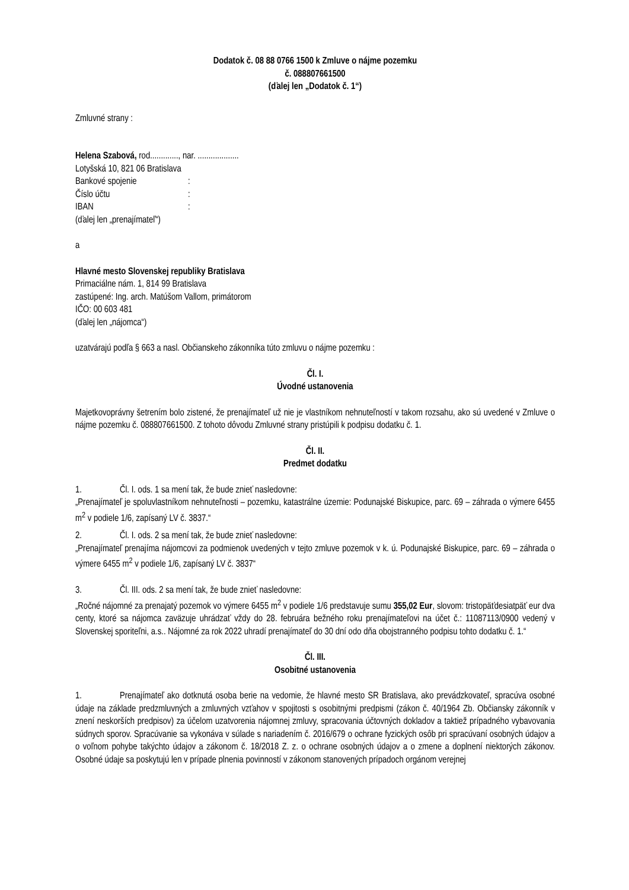Dodatok č. 08 88 0766 1500 k Zmluve o nájme pozemku
č. 088807661500
(ďalej len „Dodatok č. 1“)
Zmluvné strany :
Helena Szabová, rod............., nar. ...................
Lotyšská 10, 821 06 Bratislava
Bankové spojenie:
Číslo účtu:
IBAN:
(ďalej len „prenajímateľ“)
a
Hlavné mesto Slovenskej republiky Bratislava
Primaciálne nám. 1, 814 99 Bratislava
zastúpené: Ing. arch. Matúšom Vallom, primátorom
IČO: 00 603 481
(ďalej len „nájomca“)
uzatvárajú podľa § 663 a nasl. Občianskeho zákonníka túto zmluvu o nájme pozemku :
Čl. I.
Úvodné ustanovenia
Majetkovoprávny šetrením bolo zistené, že prenajímateľ už nie je vlastníkom nehnuteľností v takom rozsahu, ako sú uvedené v Zmluve o nájme pozemku č. 088807661500. Z tohoto dôvodu Zmluvné strany pristúpili k podpisu dodatku č. 1.
Čl. II.
Predmet dodatku
1. Čl. I. ods. 1 sa mení tak, že bude znieť nasledovne:
„Prenajímateľ je spoluvlastníkom nehnuteľnosti – pozemku, katastrálne územie: Podunajské Biskupice, parc. 69 – záhrada o výmere 6455 m<sup>2</sup> v podiele 1/6, zapísaný LV č. 3837.“
2. Čl. I. ods. 2 sa mení tak, že bude znieť nasledovne:
„Prenajímateľ prenajíma nájomcovi za podmienok uvedených v tejto zmluve pozemok v k. ú. Podunajské Biskupice, parc. 69 – záhrada o výmere 6455 m<sup>2</sup> v podiele 1/6, zapísaný LV č. 3837“
3. Čl. III. ods. 2 sa mení tak, že bude znieť nasledovne:
„Ročné nájomné za prenajatý pozemok vo výmere 6455 m<sup>2</sup> v podiele 1/6 predstavuje sumu 355,02 Eur, slovom: tristopäťdesiatpäť eur dva centy, ktoré sa nájomca zaväzuje uhrádzať vždy do 28. februára bežného roku prenajímateľovi na účet č.: 11087113/0900 vedený v Slovenskej sporiteľni, a.s.. Nájomné za rok 2022 uhradí prenajímateľ do 30 dní odo dňa obojstranného podpisu tohto dodatku č. 1.“
Čl. III.
Osobitné ustanovenia
1. Prenajímateľ ako dotknutá osoba berie na vedomie, že hlavné mesto SR Bratislava, ako prevádzkovateľ, spracúva osobné údaje na základe predzmluvných a zmluvných vzťahov v spojitosti s osobitnými predpismi (zákon č. 40/1964 Zb. Občiansky zákonník v znení neskorších predpisov) za účelom uzatvorenia nájomnej zmluvy, spracovania účtovných dokladov a taktiež prípadného vybavovania súdnych sporov. Spracúvanie sa vykonáva v súlade s nariadením č. 2016/679 o ochrane fyzických osôb pri spracúvaní osobných údajov a o voľnom pohybe takýchto údajov a zákonom č. 18/2018 Z. z. o ochrane osobných údajov a o zmene a doplnení niektorých zákonov. Osobné údaje sa poskytujú len v prípade plnenia povinností v zákonom stanovených prípadoch orgánom verejnej